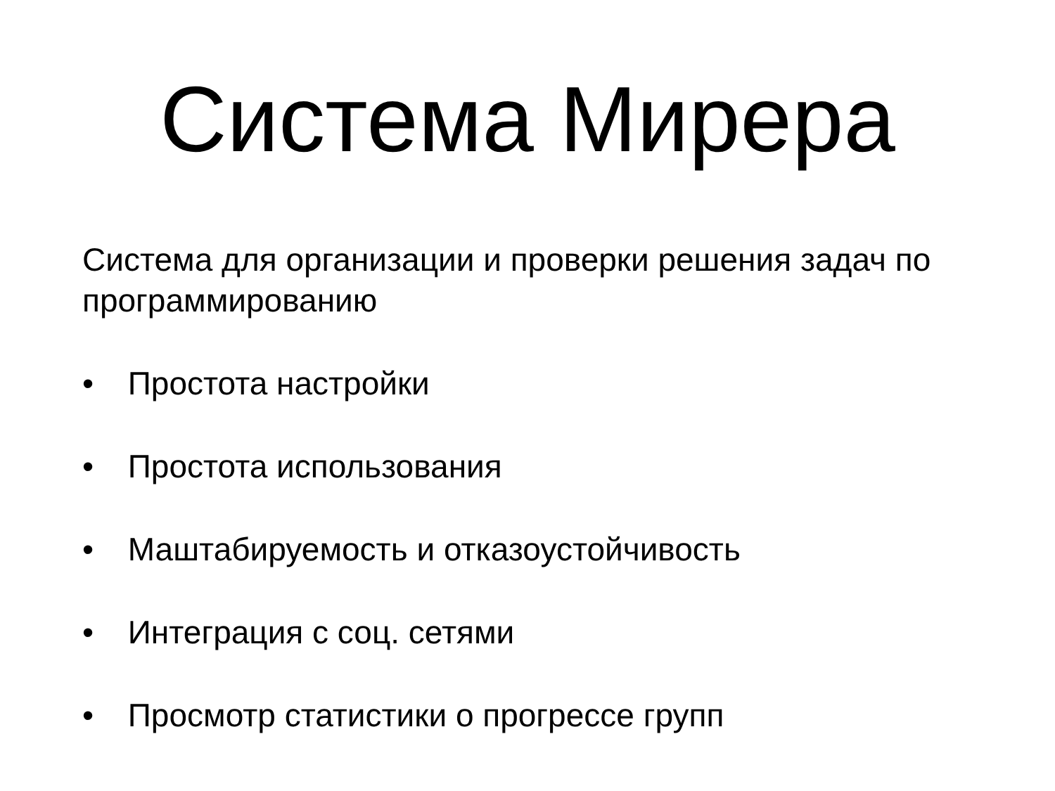Система Мирера
Система для организации и проверки решения задач по программированию
• Простота настройки
• Простота использования
• Маштабируемость и отказоустойчивость
• Интеграция с соц. сетями
• Просмотр статистики о прогрессе групп